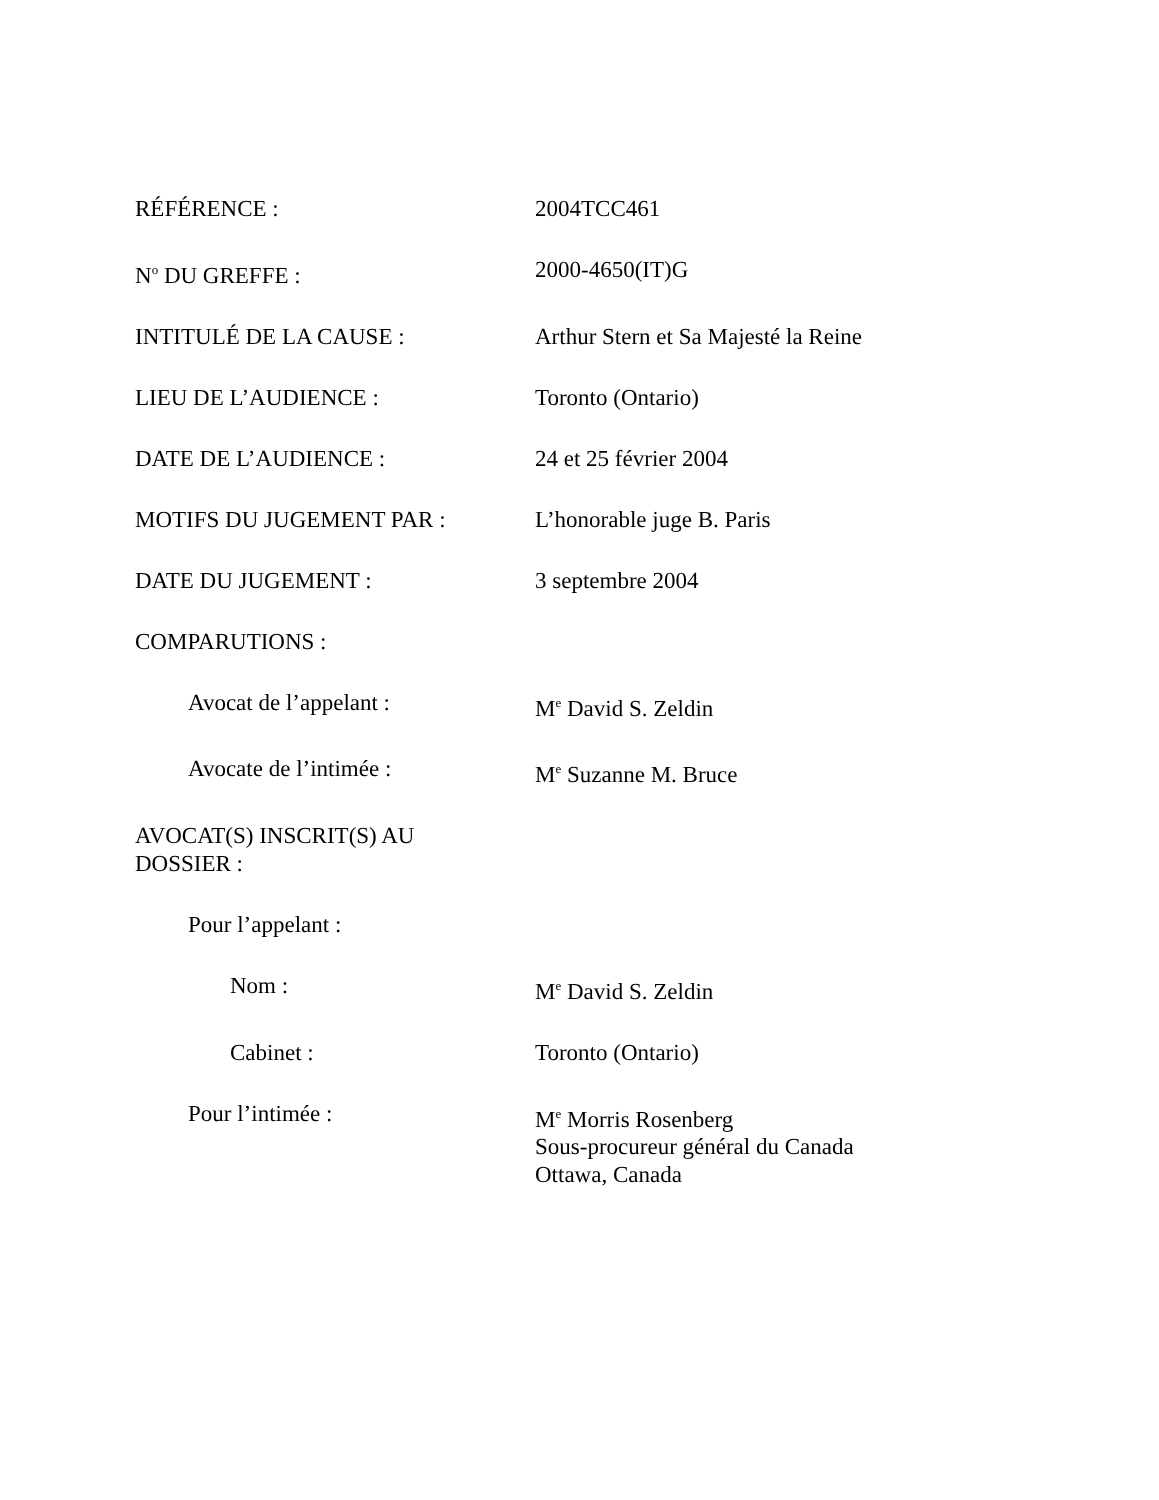RÉFÉRENCE : 2004TCC461
N<sup>o</sup> DU GREFFE : 2000-4650(IT)G
INTITULÉ DE LA CAUSE : Arthur Stern et Sa Majesté la Reine
LIEU DE L’AUDIENCE : Toronto (Ontario)
DATE DE L’AUDIENCE : 24 et 25 février 2004
MOTIFS DU JUGEMENT PAR : L’honorable juge B. Paris
DATE DU JUGEMENT : 3 septembre 2004
COMPARUTIONS :
Avocat de l’appelant : M<sup>e</sup> David S. Zeldin
Avocate de l’intimée : M<sup>e</sup> Suzanne M. Bruce
AVOCAT(S) INSCRIT(S) AU
DOSSIER :
Pour l’appelant :
Nom : M<sup>e</sup> David S. Zeldin
Cabinet : Toronto (Ontario)
Pour l’intimée : M<sup>e</sup> Morris Rosenberg
Sous-procureur général du Canada
Ottawa, Canada